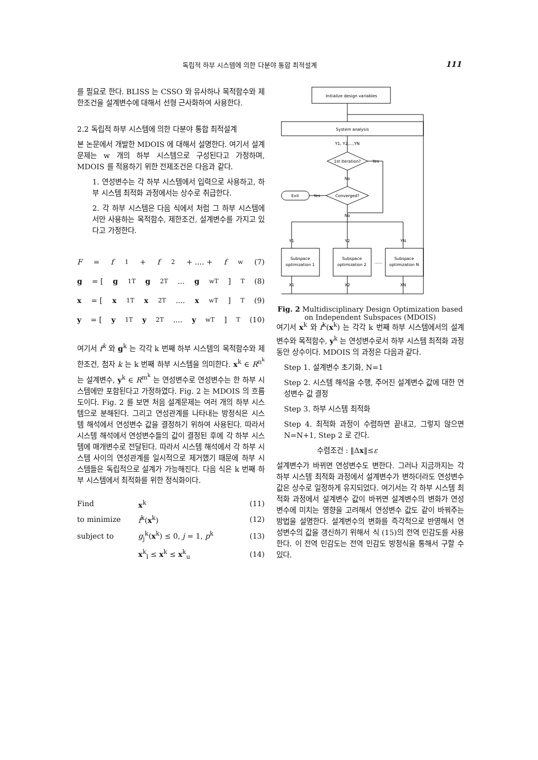독립적 하부 시스템에 의한 다분야 통합 최적설계 111
를 필요로 한다. BLISS 는 CSSO 와 유사하나 목적함수와 제한조건을 설계변수에 대해서 선형 근사화하여 사용한다.
2.2 독립적 하부 시스템에 의한 다분야 통합 최적설계
본 논문에서 개발한 MDOIS 에 대해서 설명한다. 여기서 설계문제는 w 개의 하부 시스템으로 구성된다고 가정하며, MDOIS 를 적용하기 위한 전제조건은 다음과 같다.
1. 연성변수는 각 하부 시스템에서 입력으로 사용하고, 하부 시스템 최적화 과정에서는 상수로 취급한다.
2. 각 하부 시스템은 다음 식에서 처럼 그 하부 시스템에서만 사용하는 목적함수, 제한조건, 설계변수를 가지고 있다고 가정한다.
F = f<sup>1</sup> + f<sup>2</sup> + .... + f<sup>w</sup> (7)
g = [g<sup>1T</sup> g<sup>2T</sup> ... g<sup>wT</sup>]<sup>T</sup> (8)
x = [x<sup>1T</sup> x<sup>2T</sup> .... x<sup>wT</sup>]<sup>T</sup> (9)
y = [y<sup>1T</sup> y<sup>2T</sup> .... y<sup>wT</sup>]<sup>T</sup> (10)
여기서 f<sup>k</sup> 와 g<sup>k</sup> 는 각각 k 번째 하부 시스템의 목적함수와 제한조건, 첨자 k 는 k 번째 하부 시스템을 의미한다. x<sup>k</sup> ∈ R<sup>n<sup>k</sup></sup> 는 설계변수, y<sup>k</sup> ∈ R<sup>m<sup>k</sup></sup> 는 연성변수로 연성변수는 한 하부 시스템에만 포함된다고 가정하였다. Fig. 2 는 MDOIS 의 흐름도이다. Fig. 2 를 보면 처음 설계문제는 여러 개의 하부 시스템으로 분해된다. 그리고 연성관계를 나타내는 방정식은 시스템 해석에서 연성변수 값을 결정하기 위하여 사용된다. 따라서 시스템 해석에서 연성변수들의 값이 결정된 후에 각 하부 시스템에 매개변수로 전달된다. 따라서 시스템 해석에서 각 하부 시스템 사이의 연성관계를 일시적으로 제거했기 때문에 하부 시스템들은 독립적으로 설계가 가능해진다. 다음 식은 k 번째 하부 시스템에서 최적화를 위한 정식화이다.
| Find | x<sup>k</sup> | (11) |
| to minimize | f<sup>k</sup>( x<sup>k</sup>) | (12) |
| subject to | g<sub>j</sub><sup>k</sup>( x<sup>k</sup>) ≤ 0, j = 1, p<sup>k</sup> | (13) |
| | x<sup>k</sup><sub>l</sub> ≤ x<sup>k</sup> ≤ x<sup>k</sup><sub>u</sub> | (14) |
Initialize design variables
System analysis
Y1, Y2,...,YN
1st Iteration?
Yes
No
Converged?
Exit
Yes
No
Y1
Y2
YN
Subspace
optimization 1
Subspace
optimization 2
Subspace
optimization N
......
X1
X2
XN
Fig. 2 Multidisciplinary Design Optimization based on Independent Subspaces (MDOIS)
여기서 x<sup>k</sup> 와 f<sup>k</sup>(x<sup>k</sup>) 는 각각 k 번째 하부 시스템에서의 설계변수와 목적함수, y<sup>k</sup> 는 연성변수로서 하부 시스템 최적화 과정 동안 상수이다. MDOIS 의 과정은 다음과 같다.
Step 1. 설계변수 초기화, N=1
Step 2. 시스템 해석을 수행, 주어진 설계변수 값에 대한 연성변수 값 결정
Step 3. 하부 시스템 최적화
Step 4. 최적화 과정이 수렴하면 끝내고, 그렇지 않으면 N=N+1, Step 2 로 간다.
수렴조건 : ‖Δx‖≤ε
설계변수가 바뀌면 연성변수도 변한다. 그러나 지금까지는 각 하부 시스템 최적화 과정에서 설계변수가 변하더라도 연성변수 값은 상수로 일정하게 유지되었다. 여기서는 각 하부 시스템 최적화 과정에서 설계변수 값이 바뀌면 설계변수의 변화가 연성변수에 미치는 영향을 고려해서 연성변수 값도 같이 바꿔주는 방법을 설명한다. 설계변수의 변화를 즉각적으로 반영해서 연성변수의 값을 갱신하기 위해서 식 (15)의 전역 민감도를 사용한다. 이 전역 민감도는 전역 민감도 방정식을 통해서 구할 수 있다.